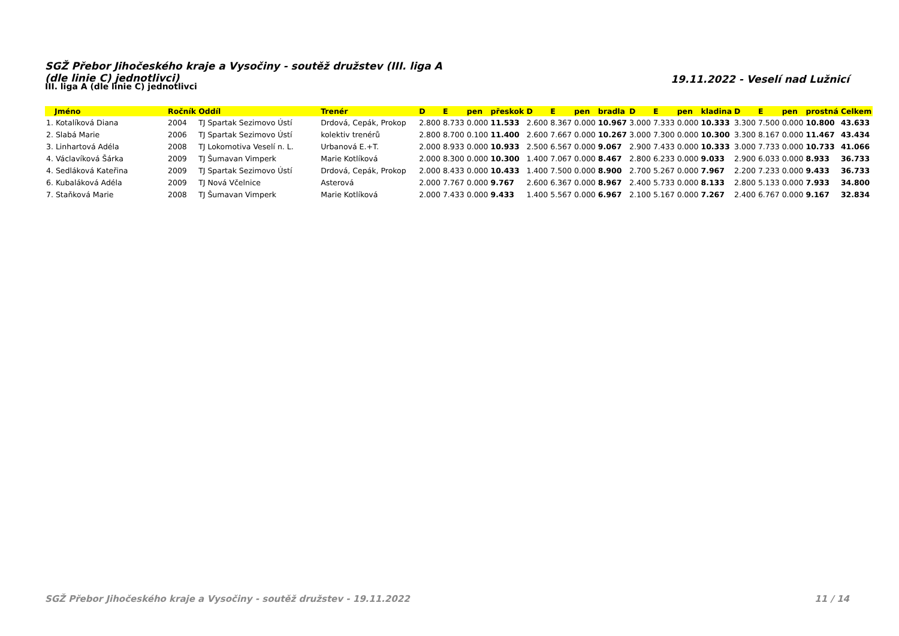SGŽ Přebor Jihočeského kraje a Vysočiny - soutěž družstev (III. liga A (dle linie C) jednotlivci)
19.11.2022 - Veselí nad Lužnicí
III. liga A (dle linie C) jednotlivci
| Jméno | Ročník | Oddíl | Trenér | D | E | pen | přeskok | D | E | pen | bradla | D | E | pen | kladina | D | E | pen | prostná | Celkem |
| --- | --- | --- | --- | --- | --- | --- | --- | --- | --- | --- | --- | --- | --- | --- | --- | --- | --- | --- | --- | --- |
| 1. Kotalíková Diana | 2004 | TJ Spartak Sezimovo Ústí | Drdová, Cepák, Prokop | 2.800 | 8.733 | 0.000 | 11.533 | 2.600 | 8.367 | 0.000 | 10.967 | 3.000 | 7.333 | 0.000 | 10.333 | 3.300 | 7.500 | 0.000 | 10.800 | 43.633 |
| 2. Slabá Marie | 2006 | TJ Spartak Sezimovo Ústí | kolektiv trenérů | 2.800 | 8.700 | 0.100 | 11.400 | 2.600 | 7.667 | 0.000 | 10.267 | 3.000 | 7.300 | 0.000 | 10.300 | 3.300 | 8.167 | 0.000 | 11.467 | 43.434 |
| 3. Linhartová Adéla | 2008 | TJ Lokomotiva Veselí n. L. | Urbanová E.+T. | 2.000 | 8.933 | 0.000 | 10.933 | 2.500 | 6.567 | 0.000 | 9.067 | 2.900 | 7.433 | 0.000 | 10.333 | 3.000 | 7.733 | 0.000 | 10.733 | 41.066 |
| 4. Václavíková Šárka | 2009 | TJ Šumavan Vimperk | Marie Kotlíková | 2.000 | 8.300 | 0.000 | 10.300 | 1.400 | 7.067 | 0.000 | 8.467 | 2.800 | 6.233 | 0.000 | 9.033 | 2.900 | 6.033 | 0.000 | 8.933 | 36.733 |
| 4. Sedláková Kateřina | 2009 | TJ Spartak Sezimovo Ústí | Drdová, Cepák, Prokop | 2.000 | 8.433 | 0.000 | 10.433 | 1.400 | 7.500 | 0.000 | 8.900 | 2.700 | 5.267 | 0.000 | 7.967 | 2.200 | 7.233 | 0.000 | 9.433 | 36.733 |
| 6. Kubaláková Adéla | 2009 | TJ Nová Včelnice | Asterová | 2.000 | 7.767 | 0.000 | 9.767 | 2.600 | 6.367 | 0.000 | 8.967 | 2.400 | 5.733 | 0.000 | 8.133 | 2.800 | 5.133 | 0.000 | 7.933 | 34.800 |
| 7. Staňková Marie | 2008 | TJ Šumavan Vimperk | Marie Kotlíková | 2.000 | 7.433 | 0.000 | 9.433 | 1.400 | 5.567 | 0.000 | 6.967 | 2.100 | 5.167 | 0.000 | 7.267 | 2.400 | 6.767 | 0.000 | 9.167 | 32.834 |
SGŽ Přebor Jihočeského kraje a Vysočiny - soutěž družstev - 19.11.2022 11 / 14